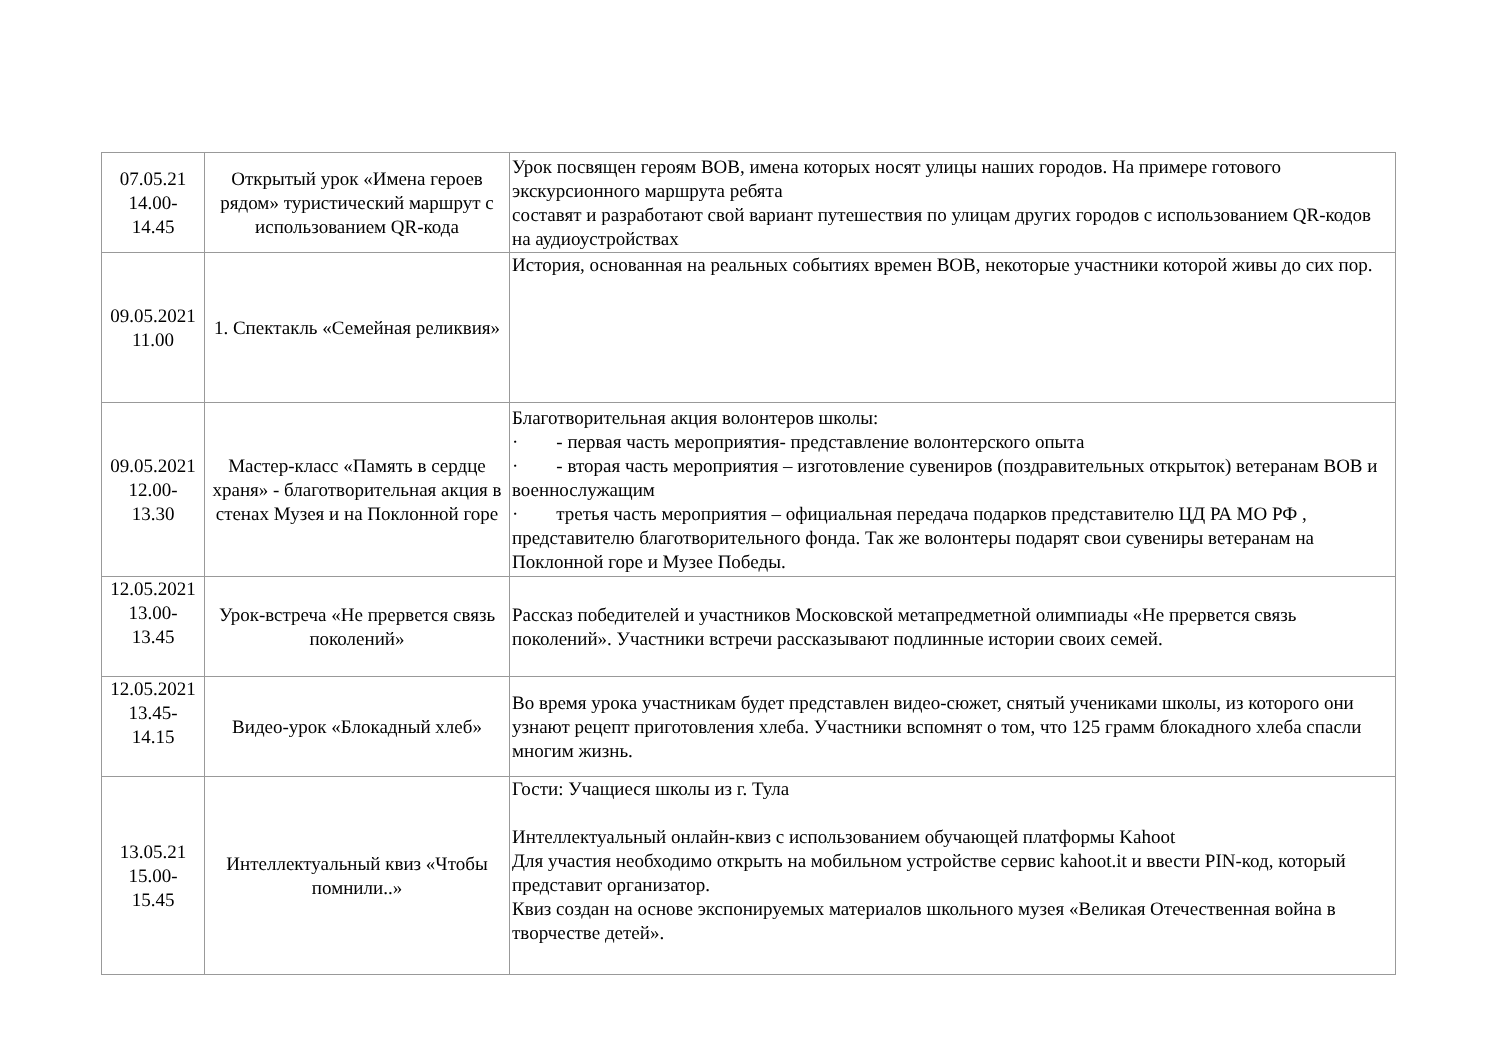| 07.05.21 14.00- 14.45 | Открытый урок «Имена героев рядом» туристический маршрут с использованием QR-кода | Урок посвящен героям ВОВ, имена которых носят улицы наших городов. На примере готового экскурсионного маршрута ребята составят и разработают свой вариант путешествия по улицам других городов с использованием QR-кодов на аудиоустройствах |
| 09.05.2021 11.00 | 1. Спектакль «Семейная реликвия» | История, основанная на реальных событиях времен ВОВ, некоторые участники которой живы до сих пор. |
| 09.05.2021 12.00- 13.30 | Мастер-класс «Память в сердце храня» - благотворительная акция в стенах Музея и на Поклонной горе | Благотворительная акция волонтеров школы: · - первая часть мероприятия- представление волонтерского опыта · - вторая часть мероприятия – изготовление сувениров (поздравительных открыток) ветеранам ВОВ и военнослужащим · третья часть мероприятия – официальная передача подарков представителю ЦД РА МО РФ , представителю благотворительного фонда. Так же волонтеры подарят свои сувениры ветеранам на Поклонной горе и Музее Победы. |
| 12.05.2021 13.00- 13.45 | Урок-встреча «Не прервется связь поколений» | Рассказ победителей и участников Московской метапредметной олимпиады «Не прервется связь поколений». Участники встречи рассказывают подлинные истории своих семей. |
| 12.05.2021 13.45- 14.15 | Видео-урок «Блокадный хлеб» | Во время урока участникам будет представлен видео-сюжет, снятый учениками школы, из которого они узнают рецепт приготовления хлеба. Участники вспомнят о том, что 125 грамм блокадного хлеба спасли многим жизнь. |
| 13.05.21 15.00- 15.45 | Интеллектуальный квиз «Чтобы помнили..» | Гости: Учащиеся школы из г. Тула Интеллектуальный онлайн-квиз с использованием обучающей платформы Kahoot Для участия необходимо открыть на мобильном устройстве сервис kahoot.it и ввести PIN-код, который представит организатор. Квиз создан на основе экспонируемых материалов школьного музея «Великая Отечественная война в творчестве детей». |